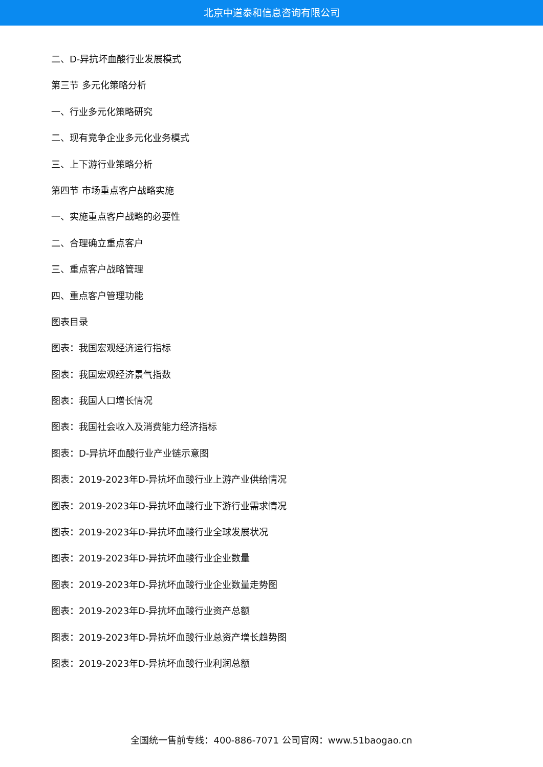北京中道泰和信息咨询有限公司
二、D-异抗坏血酸行业发展模式
第三节 多元化策略分析
一、行业多元化策略研究
二、现有竞争企业多元化业务模式
三、上下游行业策略分析
第四节 市场重点客户战略实施
一、实施重点客户战略的必要性
二、合理确立重点客户
三、重点客户战略管理
四、重点客户管理功能
图表目录
图表：我国宏观经济运行指标
图表：我国宏观经济景气指数
图表：我国人口增长情况
图表：我国社会收入及消费能力经济指标
图表：D-异抗坏血酸行业产业链示意图
图表：2019-2023年D-异抗坏血酸行业上游产业供给情况
图表：2019-2023年D-异抗坏血酸行业下游行业需求情况
图表：2019-2023年D-异抗坏血酸行业全球发展状况
图表：2019-2023年D-异抗坏血酸行业企业数量
图表：2019-2023年D-异抗坏血酸行业企业数量走势图
图表：2019-2023年D-异抗坏血酸行业资产总额
图表：2019-2023年D-异抗坏血酸行业总资产增长趋势图
图表：2019-2023年D-异抗坏血酸行业利润总额
全国统一售前专线：400-886-7071 公司官网：www.51baogao.cn